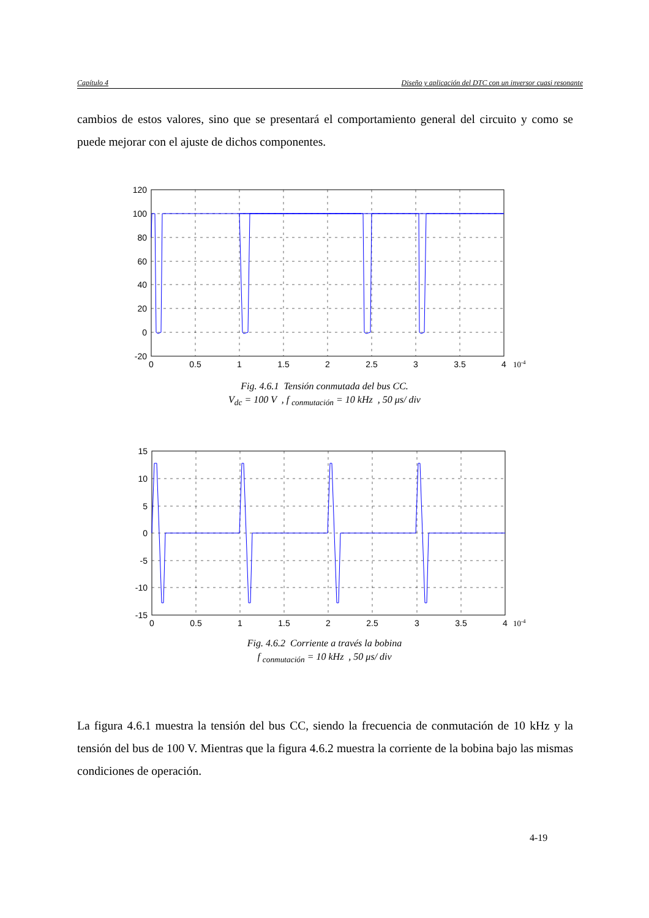Capítulo 4 Diseño y aplicación del DTC con un inversor cuasi resonante
cambios de estos valores, sino que se presentará el comportamiento general del circuito y como se puede mejorar con el ajuste de dichos componentes.
120
100
80
60
40
20
0
-20
0
0.5
1
1.5
2
2.5
3
3.5
4
10-4
Fig. 4.6.1 Tensión conmutada del bus CC.
V<sub>dc</sub> = 100 V , f <sub>conmutación</sub> = 10 kHz , 50 μs/ div
15
10
5
0
-5
-10
-15
0
0.5
1
1.5
2
2.5
3
3.5
4
10-4
Fig. 4.6.2 Corriente a través la bobina
f <sub>conmutación</sub> = 10 kHz , 50 μs/ div
La figura 4.6.1 muestra la tensión del bus CC, siendo la frecuencia de conmutación de 10 kHz y la tensión del bus de 100 V. Mientras que la figura 4.6.2 muestra la corriente de la bobina bajo las mismas condiciones de operación.
4-19